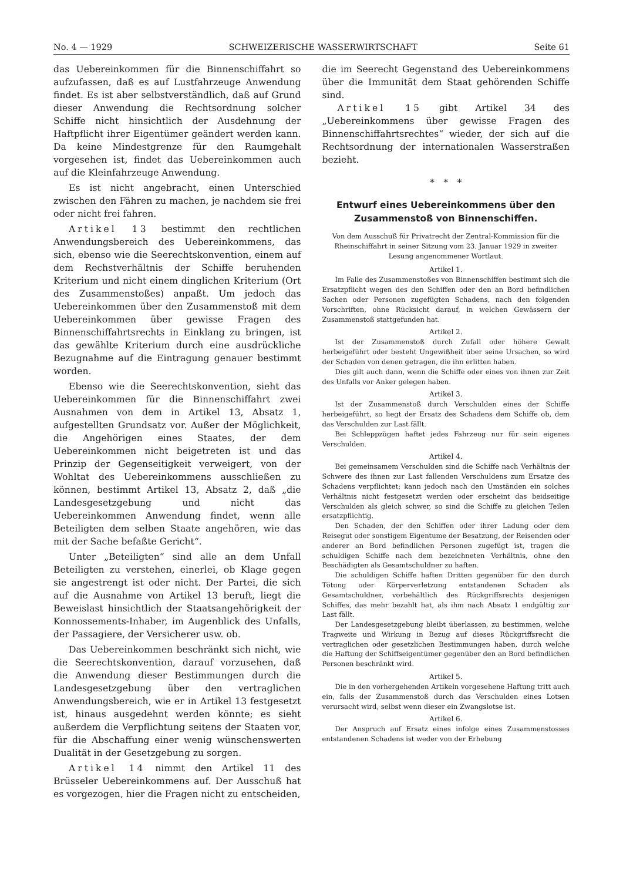No. 4 — 1929 SCHWEIZERISCHE WASSERWIRTSCHAFT Seite 61
das Uebereinkommen für die Binnenschiffahrt so aufzufassen, daß es auf Lustfahrzeuge Anwendung findet. Es ist aber selbstverständlich, daß auf Grund dieser Anwendung die Rechtsordnung solcher Schiffe nicht hinsichtlich der Ausdehnung der Haftpflicht ihrer Eigentümer geändert werden kann. Da keine Mindestgrenze für den Raumgehalt vorgesehen ist, findet das Uebereinkommen auch auf die Kleinfahrzeuge Anwendung.
Es ist nicht angebracht, einen Unterschied zwischen den Fähren zu machen, je nachdem sie frei oder nicht frei fahren.
Artikel 13 bestimmt den rechtlichen Anwendungsbereich des Uebereinkommens, das sich, ebenso wie die Seerechtskonvention, einem auf dem Rechstverhältnis der Schiffe beruhenden Kriterium und nicht einem dinglichen Kriterium (Ort des Zusammenstoßes) anpaßt. Um jedoch das Uebereinkommen über den Zusammenstoß mit dem Uebereinkommen über gewisse Fragen des Binnenschiffahrtsrechts in Einklang zu bringen, ist das gewählte Kriterium durch eine ausdrückliche Bezugnahme auf die Eintragung genauer bestimmt worden.
Ebenso wie die Seerechtskonvention, sieht das Uebereinkommen für die Binnenschiffahrt zwei Ausnahmen von dem in Artikel 13, Absatz 1, aufgestellten Grundsatz vor. Außer der Möglichkeit, die Angehörigen eines Staates, der dem Uebereinkommen nicht beigetreten ist und das Prinzip der Gegenseitigkeit verweigert, von der Wohltat des Uebereinkommens ausschließen zu können, bestimmt Artikel 13, Absatz 2, daß „die Landesgesetzgebung und nicht das Uebereinkommen Anwendung findet, wenn alle Beteiligten dem selben Staate angehören, wie das mit der Sache befaßte Gericht“.
Unter „Beteiligten“ sind alle an dem Unfall Beteiligten zu verstehen, einerlei, ob Klage gegen sie angestrengt ist oder nicht. Der Partei, die sich auf die Ausnahme von Artikel 13 beruft, liegt die Beweislast hinsichtlich der Staatsangehörigkeit der Konnossements-Inhaber, im Augenblick des Unfalls, der Passagiere, der Versicherer usw. ob.
Das Uebereinkommen beschränkt sich nicht, wie die Seerechtskonvention, darauf vorzusehen, daß die Anwendung dieser Bestimmungen durch die Landesgesetzgebung über den vertraglichen Anwendungsbereich, wie er in Artikel 13 festgesetzt ist, hinaus ausgedehnt werden könnte; es sieht außerdem die Verpflichtung seitens der Staaten vor, für die Abschaffung einer wenig wünschenswerten Dualität in der Gesetzgebung zu sorgen.
Artikel 14 nimmt den Artikel 11 des Brüsseler Uebereinkommens auf. Der Ausschuß hat es vorgezogen, hier die Fragen nicht zu entscheiden,
die im Seerecht Gegenstand des Uebereinkommens über die Immunität dem Staat gehörenden Schiffe sind.
Artikel 15 gibt Artikel 34 des „Uebereinkommens über gewisse Fragen des Binnenschiffahrtsrechtes“ wieder, der sich auf die Rechtsordnung der internationalen Wasserstraßen bezieht.
* * *
Entwurf eines Uebereinkommens über den Zusammenstoß von Binnenschiffen.
Von dem Ausschuß für Privatrecht der Zentral-Kommission für die Rheinschiffahrt in seiner Sitzung vom 23. Januar 1929 in zweiter Lesung angenommener Wortlaut.
Artikel 1.
Im Falle des Zusammenstoßes von Binnenschiffen bestimmt sich die Ersatzpflicht wegen des den Schiffen oder den an Bord befindlichen Sachen oder Personen zugefügten Schadens, nach den folgenden Vorschriften, ohne Rücksicht darauf, in welchen Gewässern der Zusammenstoß stattgefunden hat.
Artikel 2.
Ist der Zusammenstoß durch Zufall oder höhere Gewalt herbeigeführt oder besteht Ungewißheit über seine Ursachen, so wird der Schaden von denen getragen, die ihn erlitten haben.
Dies gilt auch dann, wenn die Schiffe oder eines von ihnen zur Zeit des Unfalls vor Anker gelegen haben.
Artikel 3.
Ist der Zusammenstoß durch Verschulden eines der Schiffe herbeigeführt, so liegt der Ersatz des Schadens dem Schiffe ob, dem das Verschulden zur Last fällt.
Bei Schleppzügen haftet jedes Fahrzeug nur für sein eigenes Verschulden.
Artikel 4.
Bei gemeinsamem Verschulden sind die Schiffe nach Verhältnis der Schwere des ihnen zur Last fallenden Verschuldens zum Ersatze des Schadens verpflichtet; kann jedoch nach den Umständen ein solches Verhältnis nicht festgesetzt werden oder erscheint das beidseitige Verschulden als gleich schwer, so sind die Schiffe zu gleichen Teilen ersatzpflichtig.
Den Schaden, der den Schiffen oder ihrer Ladung oder dem Reisegut oder sonstigem Eigentume der Besatzung, der Reisenden oder anderer an Bord befindlichen Personen zugefügt ist, tragen die schuldigen Schiffe nach dem bezeichneten Verhältnis, ohne den Beschädigten als Gesamtschuldner zu haften.
Die schuldigen Schiffe haften Dritten gegenüber für den durch Tötung oder Körperverletzung entstandenen Schaden als Gesamtschuldner, vorbehältlich des Rückgriffsrechts desjenigen Schiffes, das mehr bezahlt hat, als ihm nach Absatz 1 endgültig zur Last fällt.
Der Landesgesetzgebung bleibt überlassen, zu bestimmen, welche Tragweite und Wirkung in Bezug auf dieses Rückgriffsrecht die vertraglichen oder gesetzlichen Bestimmungen haben, durch welche die Haftung der Schiffseigentümer gegenüber den an Bord befindlichen Personen beschränkt wird.
Artikel 5.
Die in den vorhergehenden Artikeln vorgesehene Haftung tritt auch ein, falls der Zusammenstoß durch das Verschulden eines Lotsen verursacht wird, selbst wenn dieser ein Zwangslotse ist.
Artikel 6.
Der Anspruch auf Ersatz eines infolge eines Zusammenstosses entstandenen Schadens ist weder von der Erhebung